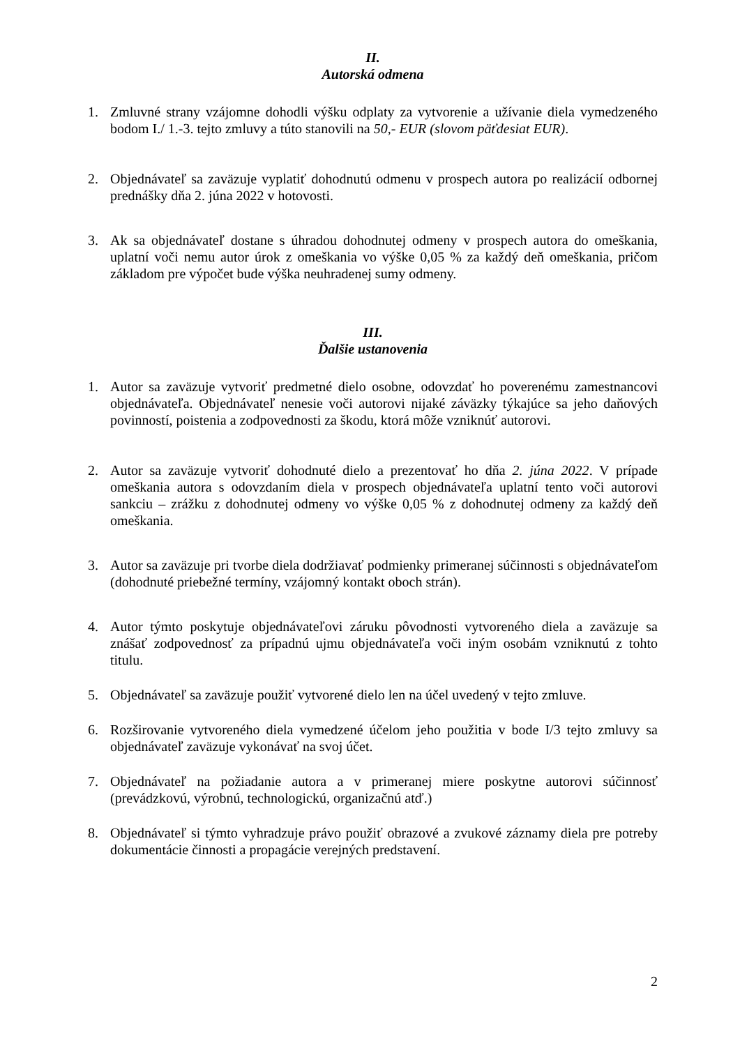II.
Autorská odmena
1. Zmluvné strany vzájomne dohodli výšku odplaty za vytvorenie a užívanie diela vymedzeného bodom I./ 1.-3. tejto zmluvy a túto stanovili na 50,- EUR (slovom päťdesiat EUR).
2. Objednávateľ sa zaväzuje vyplatiť dohodnutú odmenu v prospech autora po realizácií odbornej prednášky dňa 2. júna 2022 v hotovosti.
3. Ak sa objednávateľ dostane s úhradou dohodnutej odmeny v prospech autora do omeškania, uplatní voči nemu autor úrok z omeškania vo výške 0,05 % za každý deň omeškania, pričom základom pre výpočet bude výška neuhradenej sumy odmeny.
III.
Ďalšie ustanovenia
1. Autor sa zaväzuje vytvoriť predmetné dielo osobne, odovzdať ho poverenému zamestnancovi objednávateľa. Objednávateľ nenesie voči autorovi nijaké záväzky týkajúce sa jeho daňových povinností, poistenia a zodpovednosti za škodu, ktorá môže vzniknúť autorovi.
2. Autor sa zaväzuje vytvoriť dohodnuté dielo a prezentovať ho dňa 2. júna 2022. V prípade omeškania autora s odovzdaním diela v prospech objednávateľa uplatní tento voči autorovi sankciu – zrážku z dohodnutej odmeny vo výške 0,05 % z dohodnutej odmeny za každý deň omeškania.
3. Autor sa zaväzuje pri tvorbe diela dodržiavať podmienky primeranej súčinnosti s objednávateľom (dohodnuté priebežné termíny, vzájomný kontakt oboch strán).
4. Autor týmto poskytuje objednávateľovi záruku pôvodnosti vytvoreného diela a zaväzuje sa znášať zodpovednosť za prípadnú ujmu objednávateľa voči iným osobám vznikn​utú z tohto titulu.
5. Objednávateľ sa zaväzuje použiť vytvorené dielo len na účel uvedený v tejto zmluve.
6. Rozširovanie vytvoreného diela vymedzené účelom jeho použitia v bode I/3 tejto zmluvy sa objednávateľ zaväzuje vykonávať na svoj účet.
7. Objednávateľ na požiadanie autora a v primeranej miere poskytne autorovi súčinnosť (prevádzkovú, výrobnú, technologickú, organizačnú atď.)
8. Objednávateľ si týmto vyhradzuje právo použiť obrazové a zvukové záznamy diela pre potreby dokumentácie činnosti a propagácie verejných predstavení.
2